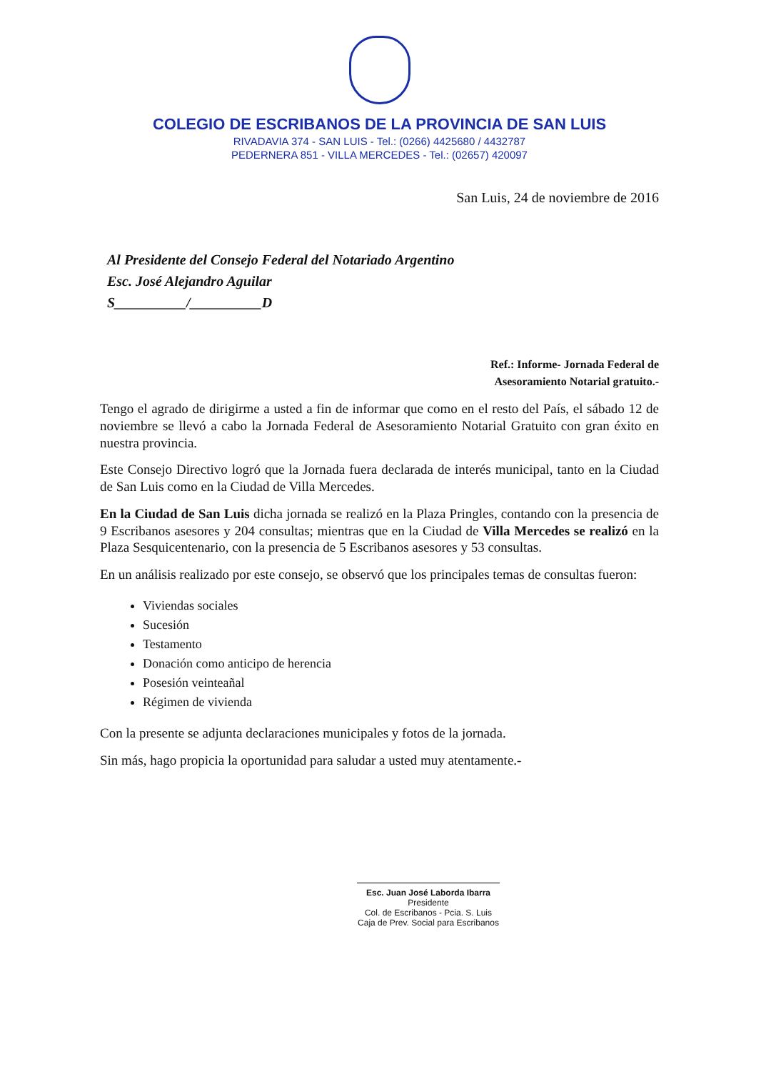COLEGIO DE ESCRIBANOS DE LA PROVINCIA DE SAN LUIS
RIVADAVIA 374 - SAN LUIS - Tel.: (0266) 4425680 / 4432787
PEDERNERA 851 - VILLA MERCEDES - Tel.: (02657) 420097
San Luis, 24 de noviembre de 2016
Al Presidente del Consejo Federal del Notariado Argentino
Esc. José Alejandro Aguilar
S__________/__________D
Ref.: Informe- Jornada Federal de
Asesoramiento Notarial gratuito.-
Tengo el agrado de dirigirme a usted a fin de informar que como en el resto del País, el sábado 12 de noviembre se llevó a cabo la Jornada Federal de Asesoramiento Notarial Gratuito con gran éxito en nuestra provincia.
Este Consejo Directivo logró que la Jornada fuera declarada de interés municipal, tanto en la Ciudad de San Luis como en la Ciudad de Villa Mercedes.
En la Ciudad de San Luis dicha jornada se realizó en la Plaza Pringles, contando con la presencia de 9 Escribanos asesores y 204 consultas; mientras que en la Ciudad de Villa Mercedes se realizó en la Plaza Sesquicentenario, con la presencia de 5 Escribanos asesores y 53 consultas.
En un análisis realizado por este consejo, se observó que los principales temas de consultas fueron:
Viviendas sociales
Sucesión
Testamento
Donación como anticipo de herencia
Posesión veinteañal
Régimen de vivienda
Con la presente se adjunta declaraciones municipales y fotos de la jornada.
Sin más, hago propicia la oportunidad para saludar a usted muy atentamente.-
Esc. Juan José Laborda Ibarra
Presidente
Col. de Escribanos - Pcia. S. Luis
Caja de Prev. Social para Escribanos